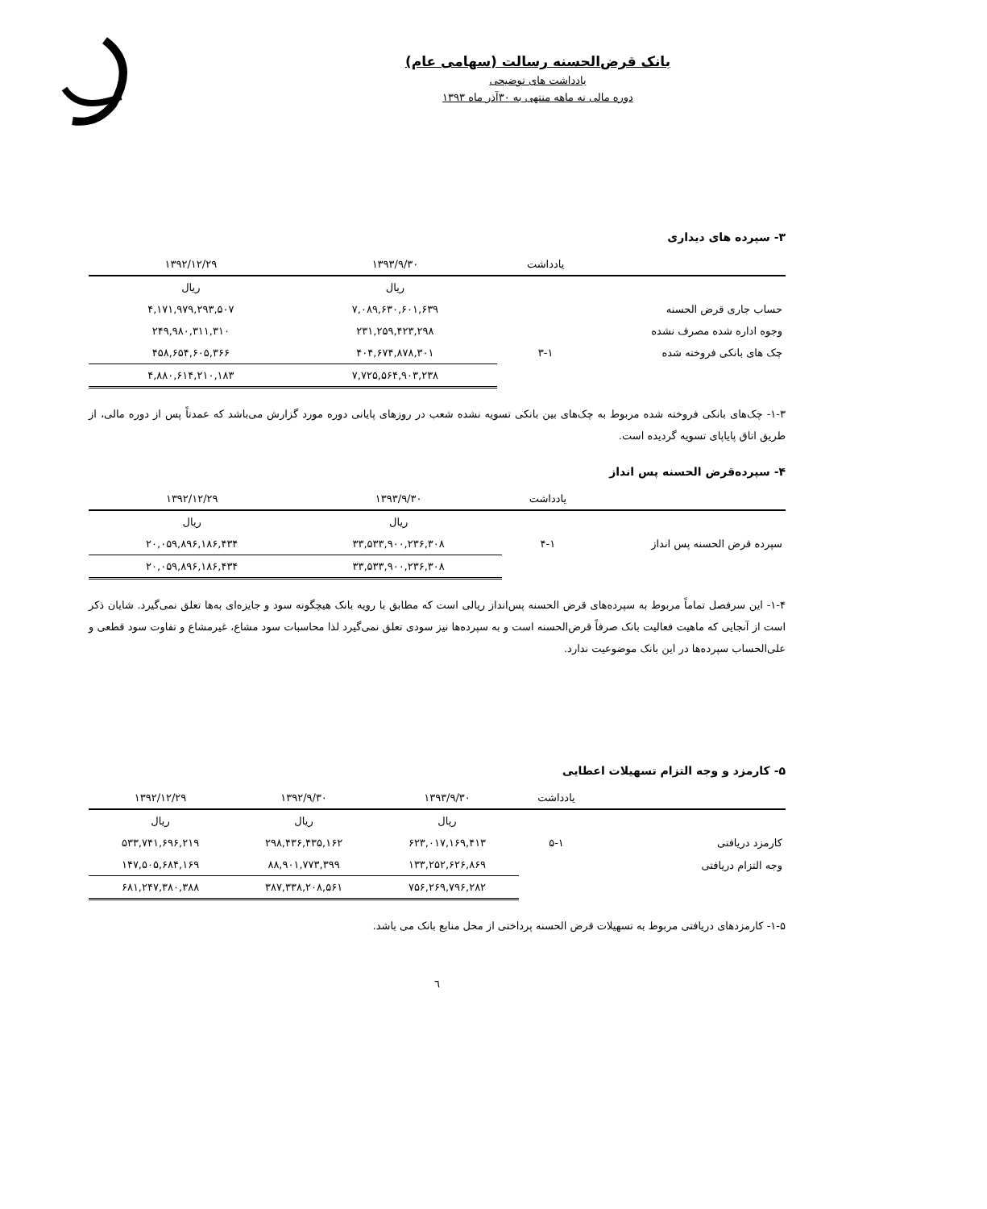بانک قرض‌الحسنه رسالت (سهامی عام)
یادداشت های توضیحی
دوره مالی نه ماهه منتهی به ۳۰آذر ماه ۱۳۹۳
۳- سپرده های دیداری
| | یادداشت | ۱۳۹۳/۹/۳۰ | ۱۳۹۲/۱۲/۲۹ |
| --- | --- | --- | --- |
| | | ریال | ریال |
| حساب جاری قرض الحسنه | | ۷,۰۸۹,۶۳۰,۶۰۱,۶۳۹ | ۴,۱۷۱,۹۷۹,۲۹۳,۵۰۷ |
| وجوه اداره شده مصرف نشده | | ۲۳۱,۲۵۹,۴۲۳,۲۹۸ | ۲۴۹,۹۸۰,۳۱۱,۳۱۰ |
| چک های بانکی فروخته شده | ۳-۱ | ۴۰۴,۶۷۴,۸۷۸,۳۰۱ | ۴۵۸,۶۵۴,۶۰۵,۳۶۶ |
| | | ۷,۷۲۵,۵۶۴,۹۰۳,۲۳۸ | ۴,۸۸۰,۶۱۴,۲۱۰,۱۸۳ |
۱-۳- چک‌های بانکی فروخته شده مربوط به چک‌های بین بانکی تسویه نشده شعب در روزهای پایانی دوره مورد گزارش می‌باشد که عمدتاً پس از دوره مالی، از طریق اتاق پایاپای تسویه گردیده است.
۴- سپرده‌قرض الحسنه پس انداز
| | یادداشت | ۱۳۹۳/۹/۳۰ | ۱۳۹۲/۱۲/۲۹ |
| --- | --- | --- | --- |
| | | ریال | ریال |
| سپرده قرض الحسنه پس انداز | ۴-۱ | ۳۳,۵۳۳,۹۰۰,۲۳۶,۳۰۸ | ۲۰,۰۵۹,۸۹۶,۱۸۶,۴۳۴ |
| | | ۳۳,۵۳۳,۹۰۰,۲۳۶,۳۰۸ | ۲۰,۰۵۹,۸۹۶,۱۸۶,۴۳۴ |
۱-۴- این سرفصل تماماً مربوط به سپرده‌های قرض الحسنه پس‌انداز ریالی است که مطابق با رویه بانک هیچگونه سود و جایزه‌ای به‌ها تعلق نمی‌گیرد. شایان ذکر است از آنجایی که ماهیت فعالیت بانک صرفاً قرض‌الحسنه است و به سپرده‌ها نیز سودی تعلق نمی‌گیرد لذا محاسبات سود مشاع، غیرمشاع و تفاوت سود قطعی و علی‌الحساب سپرده‌ها در این بانک موضوعیت ندارد.
۵- کارمزد و وجه التزام تسهیلات اعطایی
| | یادداشت | ۱۳۹۳/۹/۳۰ | ۱۳۹۲/۹/۳۰ | ۱۳۹۲/۱۲/۲۹ |
| --- | --- | --- | --- | --- |
| | | ریال | ریال | ریال |
| کارمزد دریافتی | ۵-۱ | ۶۲۳,۰۱۷,۱۶۹,۴۱۳ | ۲۹۸,۴۳۶,۴۳۵,۱۶۲ | ۵۳۳,۷۴۱,۶۹۶,۲۱۹ |
| وجه التزام دریافتی | | ۱۳۳,۲۵۲,۶۲۶,۸۶۹ | ۸۸,۹۰۱,۷۷۳,۳۹۹ | ۱۴۷,۵۰۵,۶۸۴,۱۶۹ |
| | | ۷۵۶,۲۶۹,۷۹۶,۲۸۲ | ۳۸۷,۳۳۸,۲۰۸,۵۶۱ | ۶۸۱,۲۴۷,۳۸۰,۳۸۸ |
۱-۵- کارمزدهای دریافتی مربوط به تسهیلات قرض الحسنه پرداختی از محل منابع بانک می باشد.
٦